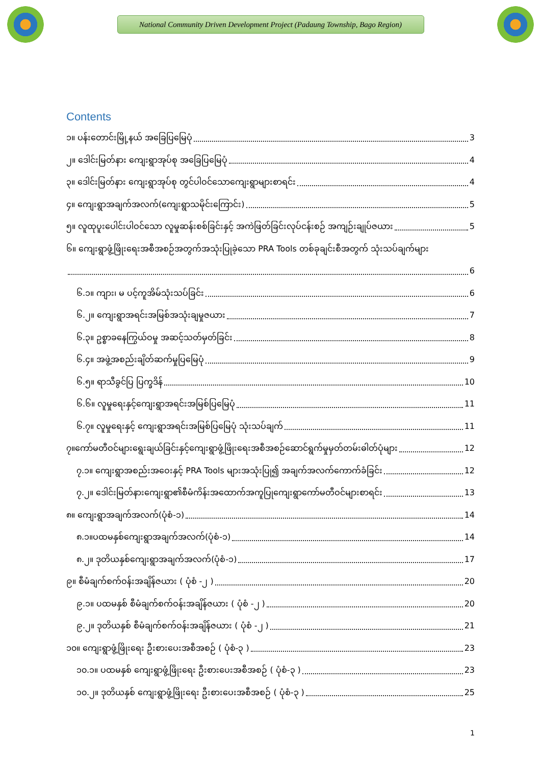National Community Driven Development Project (Padaung Township, Bago Region)
Contents
၁။ ပန်းတောင်းမြို့နယ် အခြေပြမြေပုံ 3
၂။ ဒေါင်းမြတ်နား ကျေးရွာအုပ်စု အခြေပြမြေပုံ 4
၃။ ဒေါင်းမြတ်နား ကျေးရွာအုပ်စု တွင်ပါဝင်သောကျေးရွာများစာရင်း 4
၄။ ကျေးရွာအချက်အလက်(ကျေးရွာသမိုင်းကြောင်း) 5
၅။ လူထုပူးပေါင်းပါဝင်သော လူမှုဆန်းစစ်ခြင်းနှင့် အကဲဖြတ်ခြင်းလုပ်ငန်းစဉ် အကျဉ်းချုပ်ဇယား 5
၆။ ကျေးရွာဖွံ့ဖြိုးရေးအစီအစဉ်အတွက်အသုံးပြုခဲ့သော PRA Tools တစ်ခုချင်းစီအတွက် သုံးသပ်ချက်များ
6
၆.၁။ ကျား၊ မ ပင့်ကူအိမ်သုံးသပ်ခြင်း 6
၆.၂။ ကျေးရွာအရင်းအမြစ်အသုံးချမှုဇယား 7
၆.၃။ ဥစ္စာခနေကြွယ်ဝမှု အဆင့်သတ်မှတ်ခြင်း 8
၆.၄။ အဖွဲ့အစည်းချိတ်ဆက်မှုပြမြေပုံ 9
၆.၅။ ရာသီခွင်ပြ ပြက္ခဒိန် 10
၆.၆။ လူမှုရေးနှင့်ကျေးရွာအရင်းအမြစ်ပြမြေပုံ 11
၆.၇။ လူမှုရေးနှင့် ကျေးရွာအရင်းအမြစ်ပြမြေပုံ သုံးသပ်ချက် 11
၇။ကော်မတီဝင်များရွေးချယ်ခြင်းနှင့်ကျေးရွာဖွံ့ဖြိုးရေးအစီအစဉ်ဆောင်ရွက်မှုမှတ်တမ်းဓါတ်ပုံများ 12
၇.၁။ ကျေးရွာအစည်းအဝေးနှင့် PRA Tools များအသုံးပြု၍ အချက်အလက်ကောက်ခံခြင်း 12
၇.၂။ ဒေါင်းမြတ်နားကျေးရွာ၏စီမံကိန်းအထောက်အကူပြုကျေးရွာကော်မတီဝင်များစာရင်း 13
၈။ ကျေးရွာအချက်အလက်(ပုံစံ-၁) 14
၈.၁။ပထမနှစ်ကျေးရွာအချက်အလက်(ပုံစံ-၁) 14
၈.၂။ ဒုတိယနှစ်ကျေးရွာအချက်အလက်(ပုံစံ-၁) 17
၉။ စီမံချက်စက်ဝန်းအချိန်ဇယား ( ပုံစံ -၂ ) 20
၉.၁။ ပထမနှစ် စီမံချက်စက်ဝန်းအချိန်ဇယား ( ပုံစံ -၂ ) 20
၉.၂။ ဒုတိယနှစ် စီမံချက်စက်ဝန်းအချိန်ဇယား ( ပုံစံ -၂ ) 21
၁၀။ ကျေးရွာဖွံ့ဖြိုးရေး ဦးစားပေးအစီအစဉ် ( ပုံစံ-၃ ) 23
၁၀.၁။ ပထမနှစ် ကျေးရွာဖွံ့ဖြိုးရေး ဦးစားပေးအစီအစဉ် ( ပုံစံ-၃ ) 23
၁၀.၂။ ဒုတိယနှစ် ကျေးရွာဖွံ့ဖြိုးရေး ဦးစားပေးအစီအစဉ် ( ပုံစံ-၃ ) 25
1